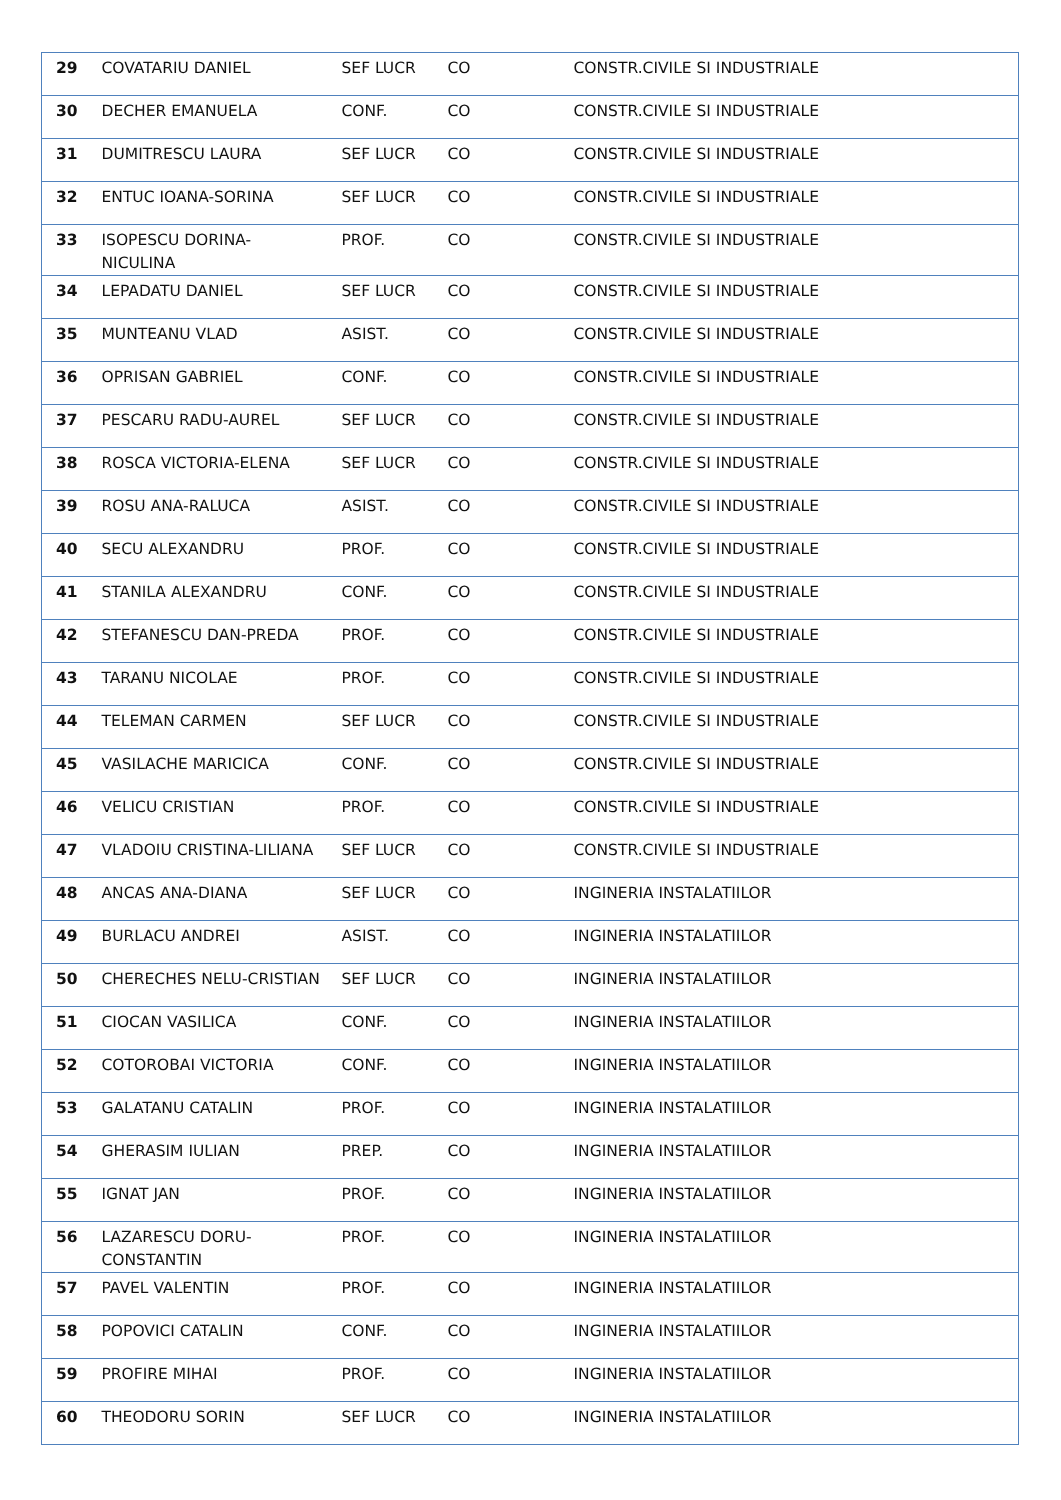| 29 | COVATARIU DANIEL | SEF LUCR | CO | CONSTR.CIVILE SI INDUSTRIALE |
| 30 | DECHER EMANUELA | CONF. | CO | CONSTR.CIVILE SI INDUSTRIALE |
| 31 | DUMITRESCU LAURA | SEF LUCR | CO | CONSTR.CIVILE SI INDUSTRIALE |
| 32 | ENTUC IOANA-SORINA | SEF LUCR | CO | CONSTR.CIVILE SI INDUSTRIALE |
| 33 | ISOPESCU DORINA- NICULINA | PROF. | CO | CONSTR.CIVILE SI INDUSTRIALE |
| 34 | LEPADATU DANIEL | SEF LUCR | CO | CONSTR.CIVILE SI INDUSTRIALE |
| 35 | MUNTEANU VLAD | ASIST. | CO | CONSTR.CIVILE SI INDUSTRIALE |
| 36 | OPRISAN GABRIEL | CONF. | CO | CONSTR.CIVILE SI INDUSTRIALE |
| 37 | PESCARU RADU-AUREL | SEF LUCR | CO | CONSTR.CIVILE SI INDUSTRIALE |
| 38 | ROSCA VICTORIA-ELENA | SEF LUCR | CO | CONSTR.CIVILE SI INDUSTRIALE |
| 39 | ROSU ANA-RALUCA | ASIST. | CO | CONSTR.CIVILE SI INDUSTRIALE |
| 40 | SECU ALEXANDRU | PROF. | CO | CONSTR.CIVILE SI INDUSTRIALE |
| 41 | STANILA ALEXANDRU | CONF. | CO | CONSTR.CIVILE SI INDUSTRIALE |
| 42 | STEFANESCU DAN-PREDA | PROF. | CO | CONSTR.CIVILE SI INDUSTRIALE |
| 43 | TARANU NICOLAE | PROF. | CO | CONSTR.CIVILE SI INDUSTRIALE |
| 44 | TELEMAN CARMEN | SEF LUCR | CO | CONSTR.CIVILE SI INDUSTRIALE |
| 45 | VASILACHE MARICICA | CONF. | CO | CONSTR.CIVILE SI INDUSTRIALE |
| 46 | VELICU CRISTIAN | PROF. | CO | CONSTR.CIVILE SI INDUSTRIALE |
| 47 | VLADOIU CRISTINA-LILIANA | SEF LUCR | CO | CONSTR.CIVILE SI INDUSTRIALE |
| 48 | ANCAS ANA-DIANA | SEF LUCR | CO | INGINERIA INSTALATIILOR |
| 49 | BURLACU ANDREI | ASIST. | CO | INGINERIA INSTALATIILOR |
| 50 | CHERECHES NELU-CRISTIAN | SEF LUCR | CO | INGINERIA INSTALATIILOR |
| 51 | CIOCAN VASILICA | CONF. | CO | INGINERIA INSTALATIILOR |
| 52 | COTOROBAI VICTORIA | CONF. | CO | INGINERIA INSTALATIILOR |
| 53 | GALATANU CATALIN | PROF. | CO | INGINERIA INSTALATIILOR |
| 54 | GHERASIM IULIAN | PREP. | CO | INGINERIA INSTALATIILOR |
| 55 | IGNAT JAN | PROF. | CO | INGINERIA INSTALATIILOR |
| 56 | LAZARESCU DORU- CONSTANTIN | PROF. | CO | INGINERIA INSTALATIILOR |
| 57 | PAVEL VALENTIN | PROF. | CO | INGINERIA INSTALATIILOR |
| 58 | POPOVICI CATALIN | CONF. | CO | INGINERIA INSTALATIILOR |
| 59 | PROFIRE MIHAI | PROF. | CO | INGINERIA INSTALATIILOR |
| 60 | THEODORU SORIN | SEF LUCR | CO | INGINERIA INSTALATIILOR |